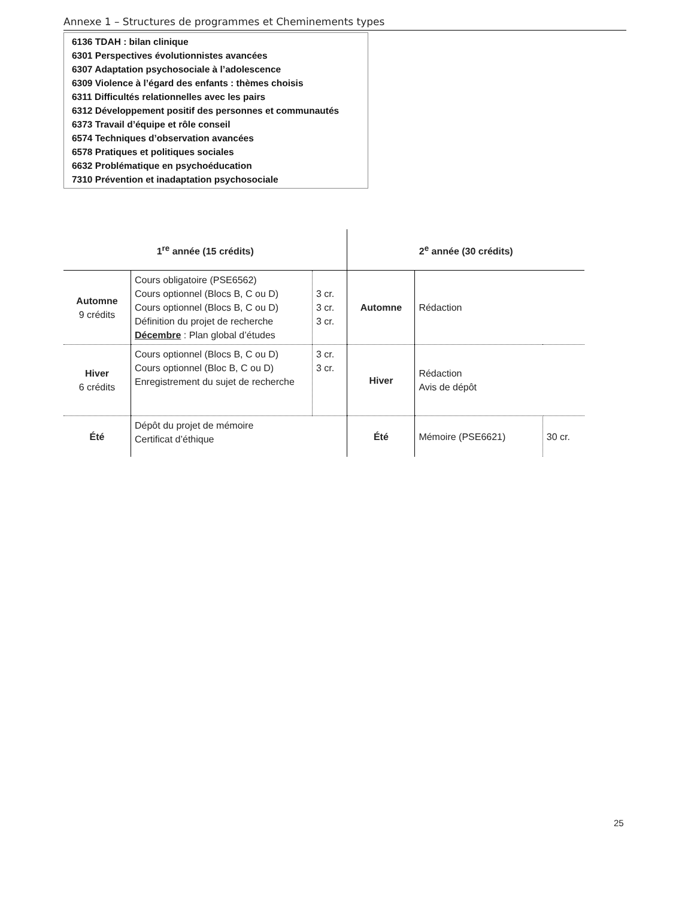Annexe 1 – Structures de programmes et Cheminements types
6136 TDAH : bilan clinique
6301 Perspectives évolutionnistes avancées
6307 Adaptation psychosociale à l’adolescence
6309 Violence à l’égard des enfants : thèmes choisis
6311 Difficultés relationnelles avec les pairs
6312 Développement positif des personnes et communautés
6373 Travail d’équipe et rôle conseil
6574 Techniques d’observation avancées
6578 Pratiques et politiques sociales
6632 Problématique en psychoéducation
7310 Prévention et inadaptation psychosociale
| 1<sup>re</sup> année (15 crédits) | | | 2<sup>e</sup> année (30 crédits) | | |
| --- | --- | --- | --- | --- | --- |
| Automne 9 crédits | Cours obligatoire (PSE6562) Cours optionnel (Blocs B, C ou D) Cours optionnel (Blocs B, C ou D) Définition du projet de recherche Décembre : Plan global d’études | 3 cr. 3 cr. 3 cr. | Automne | Rédaction | |
| Hiver 6 crédits | Cours optionnel (Blocs B, C ou D) Cours optionnel (Bloc B, C ou D) Enregistrement du sujet de recherche | 3 cr. 3 cr. | Hiver | Rédaction Avis de dépôt | |
| Été | Dépôt du projet de mémoire Certificat d’éthique | | Été | Mémoire (PSE6621) | 30 cr. |
25